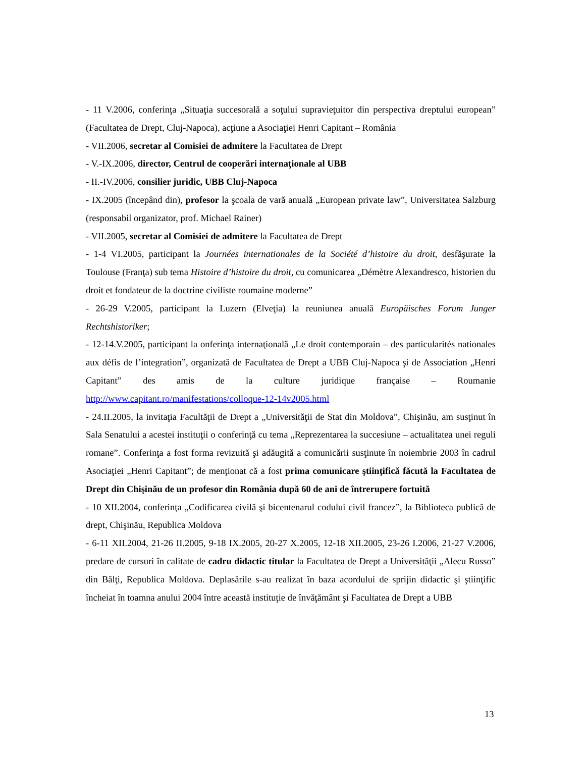- 11 V.2006, conferinţa „Situaţia succesorală a soţului supravieţuitor din perspectiva dreptului european” (Facultatea de Drept, Cluj-Napoca), acţiune a Asociaţiei Henri Capitant – România
- VII.2006, secretar al Comisiei de admitere la Facultatea de Drept
- V.-IX.2006, director, Centrul de cooperări internaţionale al UBB
- II.-IV.2006, consilier juridic, UBB Cluj-Napoca
- IX.2005 (începând din), profesor la şcoala de vară anuală „European private law”, Universitatea Salzburg (responsabil organizator, prof. Michael Rainer)
- VII.2005, secretar al Comisiei de admitere la Facultatea de Drept
- 1-4 VI.2005, participant la Journées internationales de la Société d’histoire du droit, desfăşurate la Toulouse (Franţa) sub tema Histoire d’histoire du droit, cu comunicarea „Démètre Alexandresco, historien du droit et fondateur de la doctrine civiliste roumaine moderne”
- 26-29 V.2005, participant la Luzern (Elveţia) la reuniunea anuală Europäisches Forum Junger Rechtshistoriker;
- 12-14.V.2005, participant la onferinţa internaţională „Le droit contemporain – des particularités nationales aux défis de l’integration”, organizată de Facultatea de Drept a UBB Cluj-Napoca şi de Association „Henri Capitant” des amis de la culture juridique française – Roumanie http://www.capitant.ro/manifestations/colloque-12-14v2005.html
- 24.II.2005, la invitaţia Facultăţii de Drept a „Universităţii de Stat din Moldova”, Chişinău, am susţinut în Sala Senatului a acestei instituţii o conferinţă cu tema „Reprezentarea la succesiune – actualitatea unei reguli romane”. Conferinţa a fost forma revizuită şi adăugită a comunicării susţinute în noiembrie 2003 în cadrul Asociaţiei „Henri Capitant”; de menţionat că a fost prima comunicare ştiinţifică făcută la Facultatea de Drept din Chişinău de un profesor din România după 60 de ani de întrerupere fortuită
- 10 XII.2004, conferinţa „Codificarea civilă şi bicentenarul codului civil francez”, la Biblioteca publică de drept, Chişinău, Republica Moldova
- 6-11 XII.2004, 21-26 II.2005, 9-18 IX.2005, 20-27 X.2005, 12-18 XII.2005, 23-26 I.2006, 21-27 V.2006, predare de cursuri în calitate de cadru didactic titular la Facultatea de Drept a Universităţii „Alecu Russo” din Bălţi, Republica Moldova. Deplasările s-au realizat în baza acordului de sprijin didactic şi ştiinţific încheiat în toamna anului 2004 între această instituţie de învăţământ şi Facultatea de Drept a UBB
13